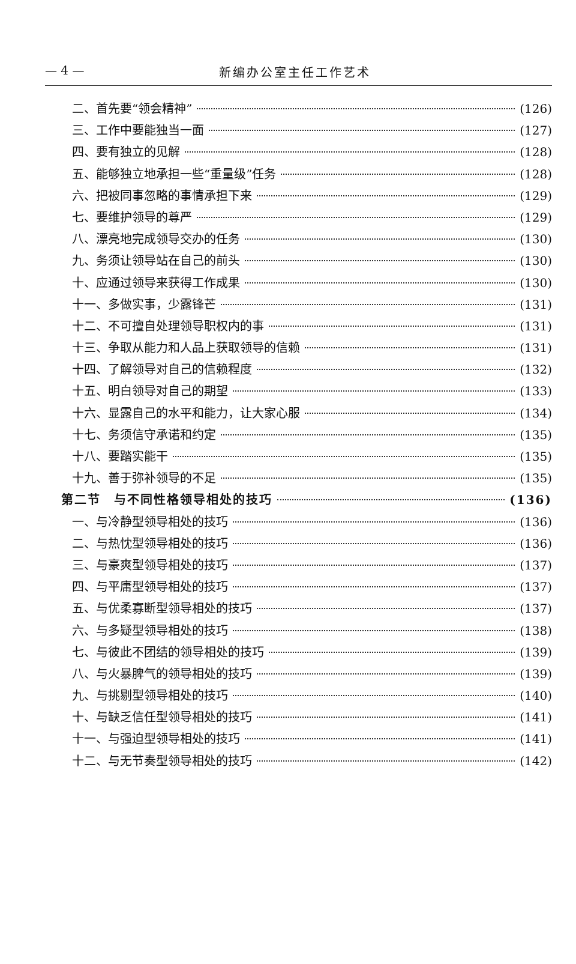— 4 — 新编办公室主任工作艺术
二、首先要“领会精神” (126)
三、工作中要能独当一面 (127)
四、要有独立的见解 (128)
五、能够独立地承担一些“重量级”任务 (128)
六、把被同事忽略的事情承担下来 (129)
七、要维护领导的尊严 (129)
八、漂亮地完成领导交办的任务 (130)
九、务须让领导站在自己的前头 (130)
十、应通过领导来获得工作成果 (130)
十一、多做实事，少露锋芒 (131)
十二、不可擅自处理领导职权内的事 (131)
十三、争取从能力和人品上获取领导的信赖 (131)
十四、了解领导对自己的信赖程度 (132)
十五、明白领导对自己的期望 (133)
十六、显露自己的水平和能力，让大家心服 (134)
十七、务须信守承诺和约定 (135)
十八、要踏实能干 (135)
十九、善于弥补领导的不足 (135)
第二节　与不同性格领导相处的技巧 (136)
一、与冷静型领导相处的技巧 (136)
二、与热忱型领导相处的技巧 (136)
三、与豪爽型领导相处的技巧 (137)
四、与平庸型领导相处的技巧 (137)
五、与优柔寡断型领导相处的技巧 (137)
六、与多疑型领导相处的技巧 (138)
七、与彼此不团结的领导相处的技巧 (139)
八、与火暴脾气的领导相处的技巧 (139)
九、与挑剔型领导相处的技巧 (140)
十、与缺乏信任型领导相处的技巧 (141)
十一、与强迫型领导相处的技巧 (141)
十二、与无节奏型领导相处的技巧 (142)